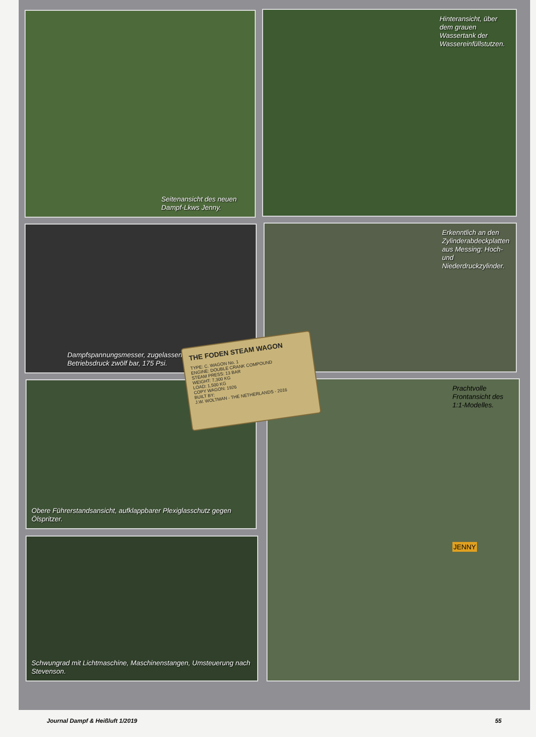Seitenansicht des neuen Dampf-Lkws Jenny.
Hinteransicht, über dem grauen Wassertank der Wassereinfüllstutzen.
Dampfspannungsmesser, zugelassener Original-Betriebsdruck zwölf bar, 175 Psi.
Erkenntlich an den Zylinderabdeckplatten aus Messing: Hoch- und Niederdruckzylinder.
Obere Führerstandsansicht, aufklappbarer Plexiglasschutz gegen Ölspritzer.
Prachtvolle Frontansicht des 1:1-Modelles.
JENNY
Schwungrad mit Lichtmaschine, Maschinenstangen, Umsteuerung nach Stevenson.
THE FODEN STEAM WAGON
TYPE: C. WAGON No. 1
ENGINE: DOUBLE CRANK COMPOUND
STEAM PRESS: 13 BAR
WEIGHT: 7,300 KG
LOAD: 1,500 KG
COPY WAGON: 1926
BUILT BY:
J.W. WOLTMAN - THE NETHERLANDS - 2016
Journal Dampf & Heißluft 1/2019 55